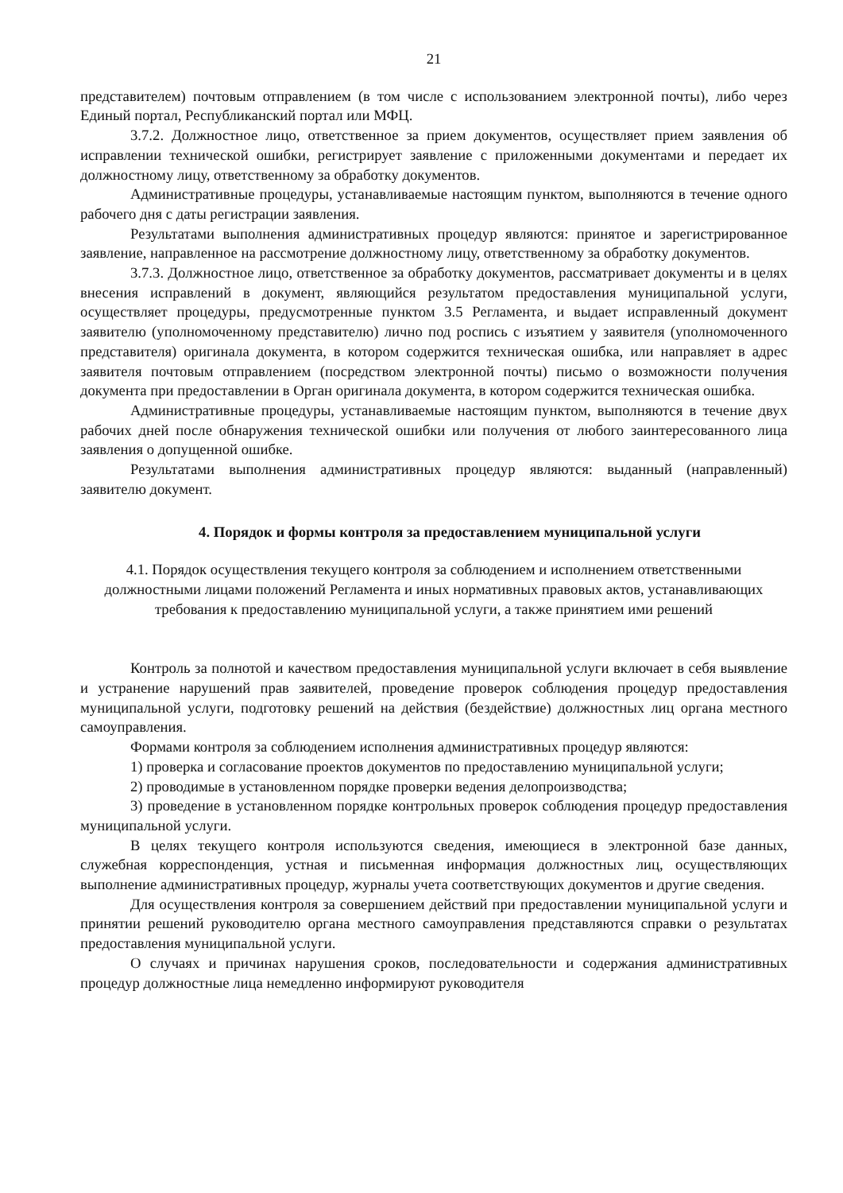21
представителем) почтовым отправлением (в том числе с использованием электронной почты), либо через Единый портал, Республиканский портал или МФЦ.
3.7.2. Должностное лицо, ответственное за прием документов, осуществляет прием заявления об исправлении технической ошибки, регистрирует заявление с приложенными документами и передает их должностному лицу, ответственному за обработку документов.
Административные процедуры, устанавливаемые настоящим пунктом, выполняются в течение одного рабочего дня с даты регистрации заявления.
Результатами выполнения административных процедур являются: принятое и зарегистрированное заявление, направленное на рассмотрение должностному лицу, ответственному за обработку документов.
3.7.3. Должностное лицо, ответственное за обработку документов, рассматривает документы и в целях внесения исправлений в документ, являющийся результатом предоставления муниципальной услуги, осуществляет процедуры, предусмотренные пунктом 3.5 Регламента, и выдает исправленный документ заявителю (уполномоченному представителю) лично под роспись с изъятием у заявителя (уполномоченного представителя) оригинала документа, в котором содержится техническая ошибка, или направляет в адрес заявителя почтовым отправлением (посредством электронной почты) письмо о возможности получения документа при предоставлении в Орган оригинала документа, в котором содержится техническая ошибка.
Административные процедуры, устанавливаемые настоящим пунктом, выполняются в течение двух рабочих дней после обнаружения технической ошибки или получения от любого заинтересованного лица заявления о допущенной ошибке.
Результатами выполнения административных процедур являются: выданный (направленный) заявителю документ.
4. Порядок и формы контроля за предоставлением муниципальной услуги
4.1. Порядок осуществления текущего контроля за соблюдением и исполнением ответственными должностными лицами положений Регламента и иных нормативных правовых актов, устанавливающих требования к предоставлению муниципальной услуги, а также принятием ими решений
Контроль за полнотой и качеством предоставления муниципальной услуги включает в себя выявление и устранение нарушений прав заявителей, проведение проверок соблюдения процедур предоставления муниципальной услуги, подготовку решений на действия (бездействие) должностных лиц органа местного самоуправления.
Формами контроля за соблюдением исполнения административных процедур являются:
1) проверка и согласование проектов документов по предоставлению муниципальной услуги;
2) проводимые в установленном порядке проверки ведения делопроизводства;
3) проведение в установленном порядке контрольных проверок соблюдения процедур предоставления муниципальной услуги.
В целях текущего контроля используются сведения, имеющиеся в электронной базе данных, служебная корреспонденция, устная и письменная информация должностных лиц, осуществляющих выполнение административных процедур, журналы учета соответствующих документов и другие сведения.
Для осуществления контроля за совершением действий при предоставлении муниципальной услуги и принятии решений руководителю органа местного самоуправления представляются справки о результатах предоставления муниципальной услуги.
О случаях и причинах нарушения сроков, последовательности и содержания административных процедур должностные лица немедленно информируют руководителя